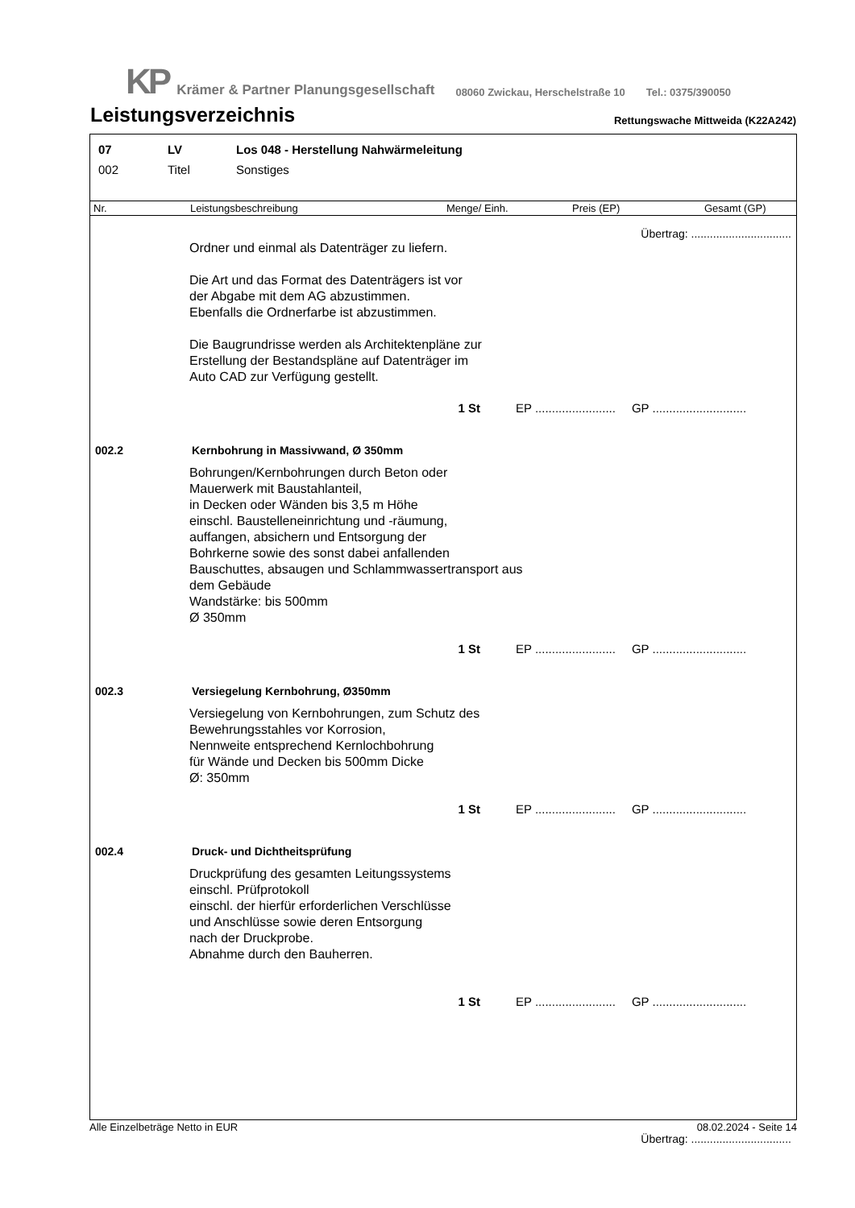KP Krämer & Partner Planungsgesellschaft 08060 Zwickau, Herschelstraße 10 Tel.: 0375/390050
Leistungsverzeichnis Rettungswache Mittweida (K22A242)
07 LV Los 048 - Herstellung Nahwärmeleitung
002 Titel Sonstiges
Nr. Leistungsbeschreibung Menge/ Einh. Preis (EP) Gesamt (GP)
Übertrag: ................................
Ordner und einmal als Datenträger zu liefern.
Die Art und das Format des Datenträgers ist vor
der Abgabe mit dem AG abzustimmen.
Ebenfalls die Ordnerfarbe ist abzustimmen.
Die Baugrundrisse werden als Architektenpläne zur
Erstellung der Bestandspläne auf Datenträger im
Auto CAD zur Verfügung gestellt.
1 St EP ........................ GP ............................
002.2 Kernbohrung in Massivwand, Ø 350mm
Bohrungen/Kernbohrungen durch Beton oder
Mauerwerk mit Baustahlanteil,
in Decken oder Wänden bis 3,5 m Höhe
einschl. Baustelleneinrichtung und -räumung,
auffangen, absichern und Entsorgung der
Bohrkerne sowie des sonst dabei anfallenden
Bauschuttes, absaugen und Schlammwassertransport aus
dem Gebäude
Wandstärke: bis 500mm
Ø 350mm
1 St EP ........................ GP ............................
002.3 Versiegelung Kernbohrung, Ø350mm
Versiegelung von Kernbohrungen, zum Schutz des
Bewehrungsstahles vor Korrosion,
Nennweite entsprechend Kernlochbohrung
für Wände und Decken bis 500mm Dicke
Ø: 350mm
1 St EP ........................ GP ............................
002.4 Druck- und Dichtheitsprüfung
Druckprüfung des gesamten Leitungssystems
einschl. Prüfprotokoll
einschl. der hierfür erforderlichen Verschlüsse
und Anschlüsse sowie deren Entsorgung
nach der Druckprobe.
Abnahme durch den Bauherren.
1 St EP ........................ GP ............................
Übertrag: ................................
Alle Einzelbeträge Netto in EUR 08.02.2024 - Seite 14